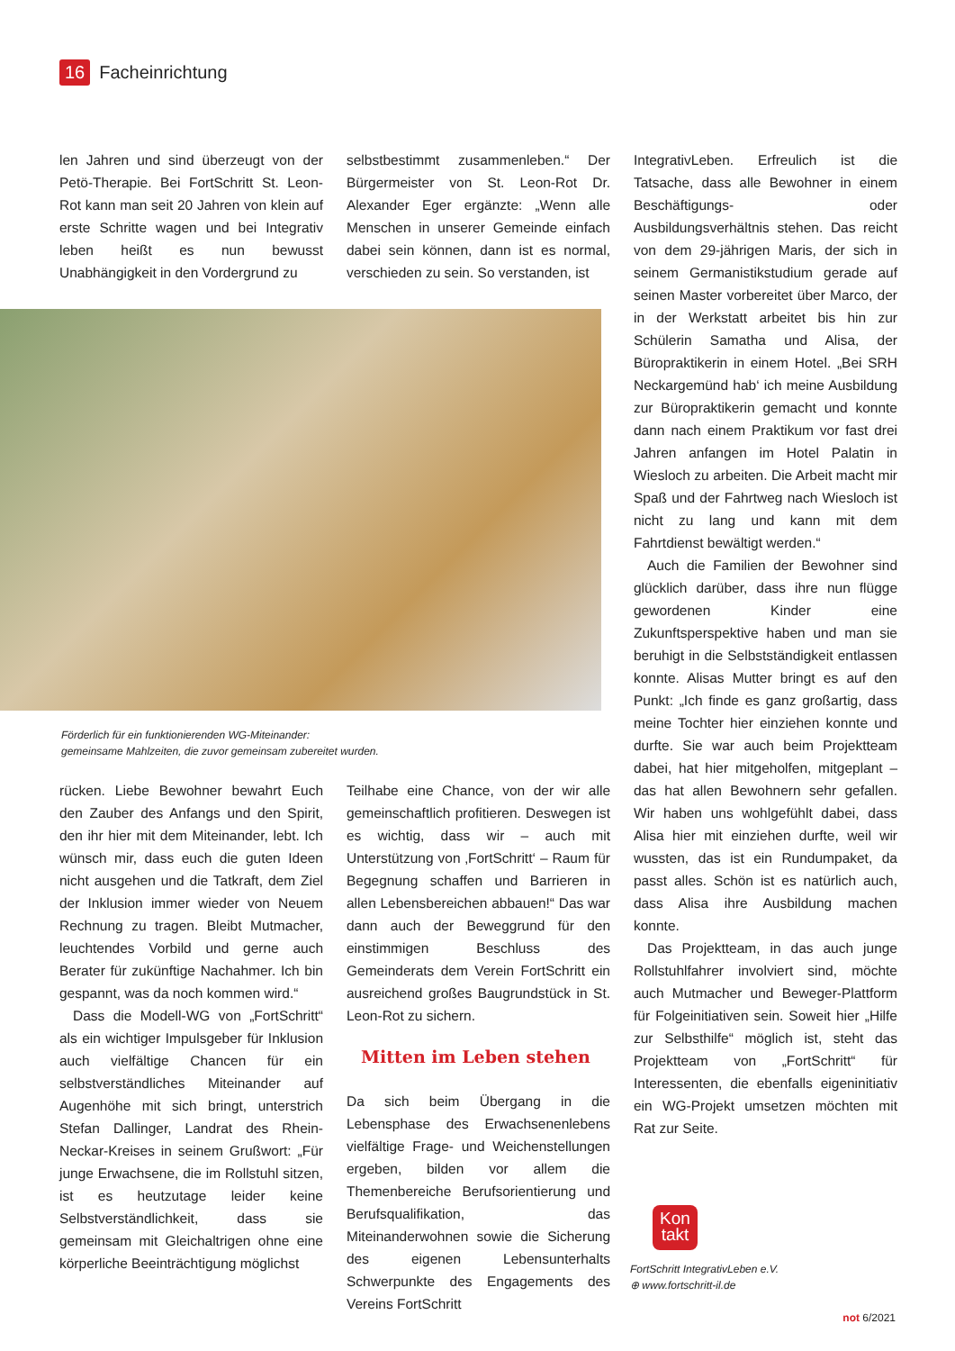16 Facheinrichtung
len Jahren und sind überzeugt von der Petö-Therapie. Bei FortSchritt St. Leon-Rot kann man seit 20 Jahren von klein auf erste Schritte wagen und bei Integrativ leben heißt es nun bewusst Unabhängigkeit in den Vordergrund zu
selbstbestimmt zusammenleben.“ Der Bürgermeister von St. Leon-Rot Dr. Alexander Eger ergänzte: „Wenn alle Menschen in unserer Gemeinde einfach dabei sein können, dann ist es normal, verschieden zu sein. So verstanden, ist
Förderlich für ein funktionierenden WG-Miteinander:
gemeinsame Mahlzeiten, die zuvor gemeinsam zubereitet wurden.
rücken. Liebe Bewohner bewahrt Euch den Zauber des Anfangs und den Spirit, den ihr hier mit dem Miteinander, lebt. Ich wünsch mir, dass euch die guten Ideen nicht ausgehen und die Tatkraft, dem Ziel der Inklusion immer wieder von Neuem Rechnung zu tragen. Bleibt Mutmacher, leuchtendes Vorbild und gerne auch Berater für zukünftige Nachahmer. Ich bin gespannt, was da noch kommen wird.“
Dass die Modell-WG von „FortSchritt“ als ein wichtiger Impulsgeber für Inklusion auch vielfältige Chancen für ein selbstverständliches Miteinander auf Augenhöhe mit sich bringt, unterstrich Stefan Dallinger, Landrat des Rhein-Neckar-Kreises in seinem Grußwort: „Für junge Erwachsene, die im Rollstuhl sitzen, ist es heutzutage leider keine Selbstverständlichkeit, dass sie gemeinsam mit Gleichaltrigen ohne eine körperliche Beeinträchtigung möglichst
Teilhabe eine Chance, von der wir alle gemeinschaftlich profitieren. Deswegen ist es wichtig, dass wir – auch mit Unterstützung von ‚FortSchritt‘ – Raum für Begegnung schaffen und Barrieren in allen Lebensbereichen abbauen!“ Das war dann auch der Beweggrund für den einstimmigen Beschluss des Gemeinderats dem Verein FortSchritt ein ausreichend großes Baugrundstück in St. Leon-Rot zu sichern.
Mitten im Leben stehen
Da sich beim Übergang in die Lebensphase des Erwachsenenlebens vielfältige Frage- und Weichenstellungen ergeben, bilden vor allem die Themenbereiche Berufsorientierung und Berufsqualifikation, das Miteinanderwohnen sowie die Sicherung des eigenen Lebensunterhalts Schwerpunkte des Engagements des Vereins FortSchritt
IntegrativLeben. Erfreulich ist die Tatsache, dass alle Bewohner in einem Beschäftigungs- oder Ausbildungsverhältnis stehen. Das reicht von dem 29-jährigen Maris, der sich in seinem Germanistikstudium gerade auf seinen Master vorbereitet über Marco, der in der Werkstatt arbeitet bis hin zur Schülerin Samatha und Alisa, der Büropraktikerin in einem Hotel. „Bei SRH Neckargemünd hab‘ ich meine Ausbildung zur Büropraktikerin gemacht und konnte dann nach einem Praktikum vor fast drei Jahren anfangen im Hotel Palatin in Wiesloch zu arbeiten. Die Arbeit macht mir Spaß und der Fahrtweg nach Wiesloch ist nicht zu lang und kann mit dem Fahrtdienst bewältigt werden.“
Auch die Familien der Bewohner sind glücklich darüber, dass ihre nun flügge gewordenen Kinder eine Zukunftsperspektive haben und man sie beruhigt in die Selbstständigkeit entlassen konnte. Alisas Mutter bringt es auf den Punkt: „Ich finde es ganz großartig, dass meine Tochter hier einziehen konnte und durfte. Sie war auch beim Projektteam dabei, hat hier mitgeholfen, mitgeplant – das hat allen Bewohnern sehr gefallen. Wir haben uns wohlgefühlt dabei, dass Alisa hier mit einziehen durfte, weil wir wussten, das ist ein Rundumpaket, da passt alles. Schön ist es natürlich auch, dass Alisa ihre Ausbildung machen konnte.
Das Projektteam, in das auch junge Rollstuhlfahrer involviert sind, möchte auch Mutmacher und Beweger-Plattform für Folgeinitiativen sein. Soweit hier „Hilfe zur Selbsthilfe“ möglich ist, steht das Projektteam von „FortSchritt“ für Interessenten, die ebenfalls eigeninitiativ ein WG-Projekt umsetzen möchten mit Rat zur Seite.
Kon
takt
FortSchritt IntegrativLeben e.V.
⊕ www.fortschritt-il.de
not 6/2021